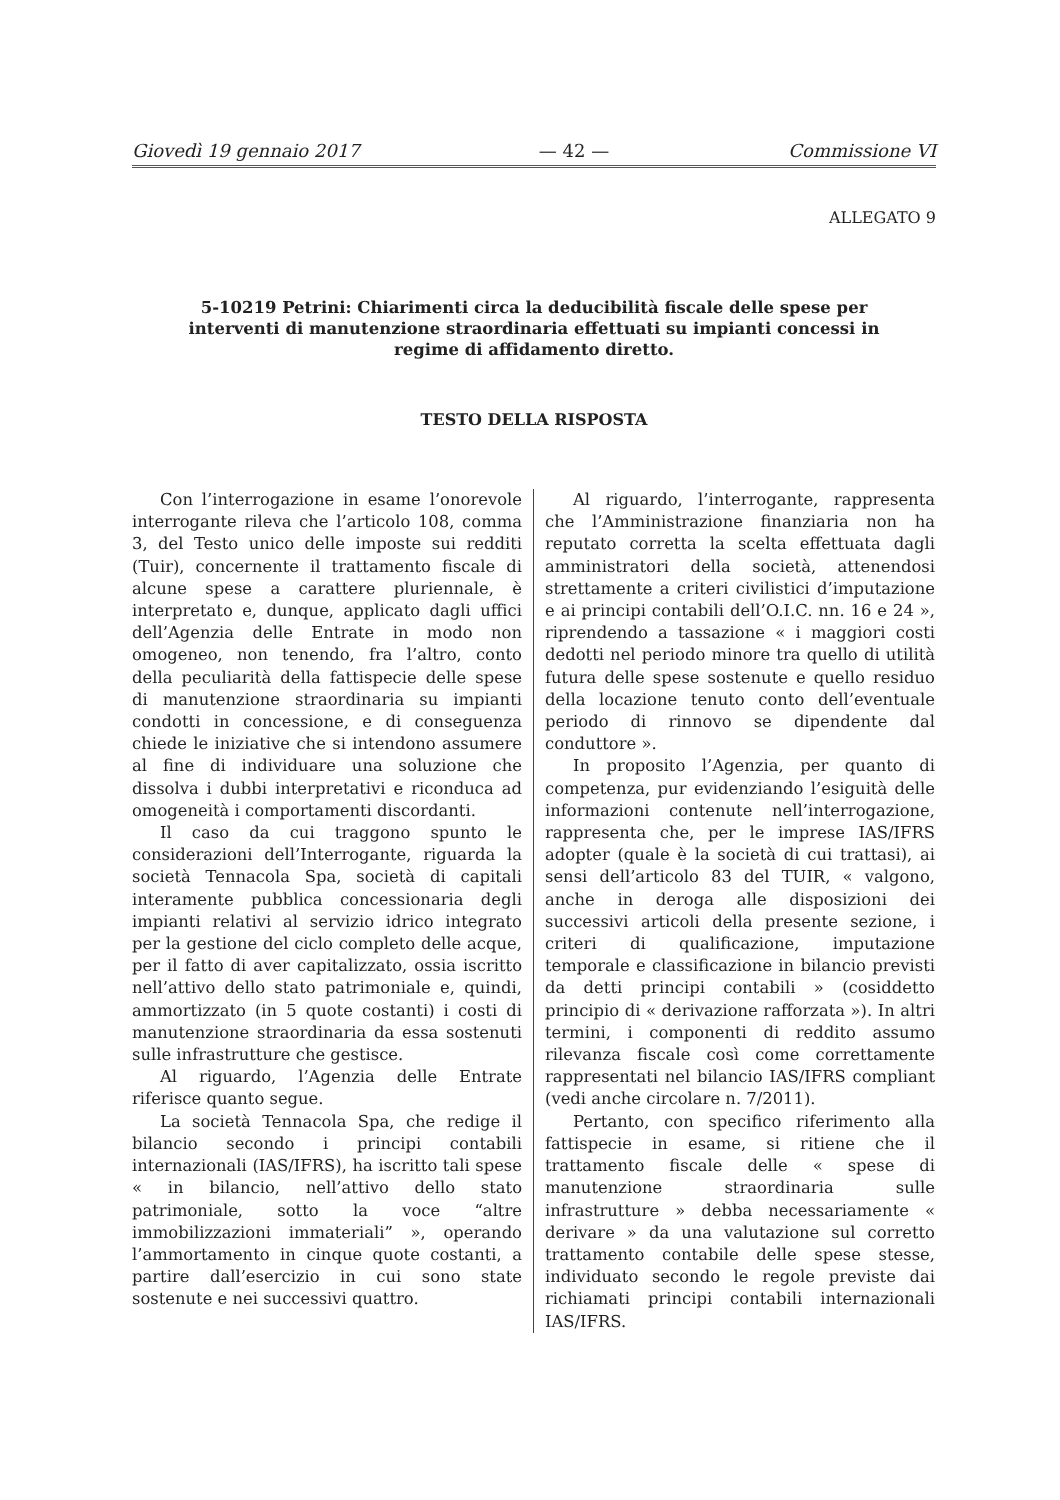Giovedì 19 gennaio 2017 — 42 — Commissione VI
ALLEGATO 9
5-10219 Petrini: Chiarimenti circa la deducibilità fiscale delle spese per interventi di manutenzione straordinaria effettuati su impianti concessi in regime di affidamento diretto.
TESTO DELLA RISPOSTA
Con l’interrogazione in esame l’onorevole interrogante rileva che l’articolo 108, comma 3, del Testo unico delle imposte sui redditi (Tuir), concernente il trattamento fiscale di alcune spese a carattere pluriennale, è interpretato e, dunque, applicato dagli uffici dell’Agenzia delle Entrate in modo non omogeneo, non tenendo, fra l’altro, conto della peculiarità della fattispecie delle spese di manutenzione straordinaria su impianti condotti in concessione, e di conseguenza chiede le iniziative che si intendono assumere al fine di individuare una soluzione che dissolva i dubbi interpretativi e riconduca ad omogeneità i comportamenti discordanti.
Il caso da cui traggono spunto le considerazioni dell’Interrogante, riguarda la società Tennacola Spa, società di capitali interamente pubblica concessionaria degli impianti relativi al servizio idrico integrato per la gestione del ciclo completo delle acque, per il fatto di aver capitalizzato, ossia iscritto nell’attivo dello stato patrimoniale e, quindi, ammortizzato (in 5 quote costanti) i costi di manutenzione straordinaria da essa sostenuti sulle infrastrutture che gestisce.
Al riguardo, l’Agenzia delle Entrate riferisce quanto segue.
La società Tennacola Spa, che redige il bilancio secondo i principi contabili internazionali (IAS/IFRS), ha iscritto tali spese « in bilancio, nell’attivo dello stato patrimoniale, sotto la voce “altre immobilizzazioni immateriali” », operando l’ammortamento in cinque quote costanti, a partire dall’esercizio in cui sono state sostenute e nei successivi quattro.
Al riguardo, l’interrogante, rappresenta che l’Amministrazione finanziaria non ha reputato corretta la scelta effettuata dagli amministratori della società, attenendosi strettamente a criteri civilistici d’imputazione e ai principi contabili dell’O.I.C. nn. 16 e 24 », riprendendo a tassazione « i maggiori costi dedotti nel periodo minore tra quello di utilità futura delle spese sostenute e quello residuo della locazione tenuto conto dell’eventuale periodo di rinnovo se dipendente dal conduttore ».
In proposito l’Agenzia, per quanto di competenza, pur evidenziando l’esiguità delle informazioni contenute nell’interrogazione, rappresenta che, per le imprese IAS/IFRS adopter (quale è la società di cui trattasi), ai sensi dell’articolo 83 del TUIR, « valgono, anche in deroga alle disposizioni dei successivi articoli della presente sezione, i criteri di qualificazione, imputazione temporale e classificazione in bilancio previsti da detti principi contabili » (cosiddetto principio di « derivazione rafforzata »). In altri termini, i componenti di reddito assumo rilevanza fiscale così come correttamente rappresentati nel bilancio IAS/IFRS compliant (vedi anche circolare n. 7/2011).
Pertanto, con specifico riferimento alla fattispecie in esame, si ritiene che il trattamento fiscale delle « spese di manutenzione straordinaria sulle infrastrutture » debba necessariamente « derivare » da una valutazione sul corretto trattamento contabile delle spese stesse, individuato secondo le regole previste dai richiamati principi contabili internazionali IAS/IFRS.